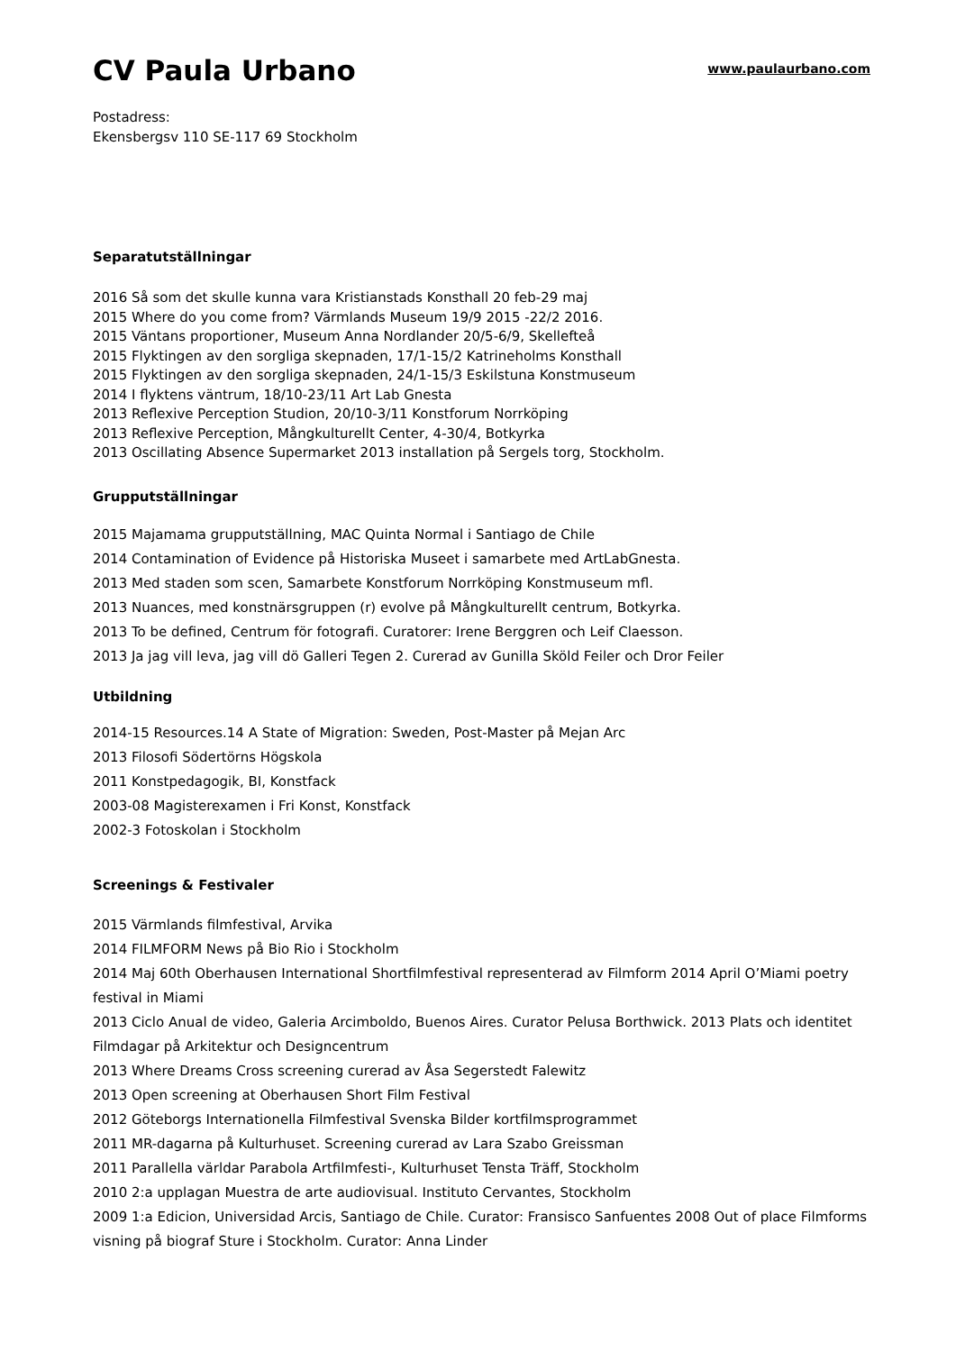CV Paula Urbano
www.paulaurbano.com
Postadress:
Ekensbergsv 110 SE-117 69 Stockholm
Separatutställningar
2016 Så som det skulle kunna vara Kristianstads Konsthall 20 feb-29 maj
2015 Where do you come from? Värmlands Museum 19/9 2015 -22/2 2016.
2015 Väntans proportioner, Museum Anna Nordlander 20/5-6/9, Skellefteå
2015 Flyktingen av den sorgliga skepnaden, 17/1-15/2 Katrineholms Konsthall
2015 Flyktingen av den sorgliga skepnaden, 24/1-15/3 Eskilstuna Konstmuseum
2014 I flyktens väntrum, 18/10-23/11 Art Lab Gnesta
2013 Reflexive Perception Studion, 20/10-3/11 Konstforum Norrköping
2013 Reflexive Perception, Mångkulturellt Center, 4-30/4, Botkyrka
2013 Oscillating Absence Supermarket 2013 installation på Sergels torg, Stockholm.
Grupputställningar
2015 Majamama grupputställning, MAC Quinta Normal i Santiago de Chile
2014 Contamination of Evidence på Historiska Museet i samarbete med ArtLabGnesta.
2013 Med staden som scen, Samarbete Konstforum Norrköping Konstmuseum mfl.
2013 Nuances, med konstnärsgruppen (r) evolve på Mångkulturellt centrum, Botkyrka.
2013 To be defined, Centrum för fotografi. Curatorer: Irene Berggren och Leif Claesson.
2013 Ja jag vill leva, jag vill dö Galleri Tegen 2. Curerad av Gunilla Sköld Feiler och Dror Feiler
Utbildning
2014-15 Resources.14 A State of Migration: Sweden, Post-Master på Mejan Arc
2013 Filosofi Södertörns Högskola
2011 Konstpedagogik, BI, Konstfack
2003-08 Magisterexamen i Fri Konst, Konstfack
2002-3 Fotoskolan i Stockholm
Screenings & Festivaler
2015 Värmlands filmfestival, Arvika
2014 FILMFORM News på Bio Rio i Stockholm
2014 Maj 60th Oberhausen International Shortfilmfestival representerad av Filmform 2014 April O’Miami poetry festival in Miami
2013 Ciclo Anual de video, Galeria Arcimboldo, Buenos Aires. Curator Pelusa Borthwick. 2013 Plats och identitet Filmdagar på Arkitektur och Designcentrum
2013 Where Dreams Cross screening curerad av Åsa Segerstedt Falewitz
2013 Open screening at Oberhausen Short Film Festival
2012 Göteborgs Internationella Filmfestival Svenska Bilder kortfilmsprogrammet
2011 MR-dagarna på Kulturhuset. Screening curerad av Lara Szabo Greissman
2011 Parallella världar Parabola Artfilmfesti-, Kulturhuset Tensta Träff, Stockholm
2010 2:a upplagan Muestra de arte audiovisual. Instituto Cervantes, Stockholm
2009 1:a Edicion, Universidad Arcis, Santiago de Chile. Curator: Fransisco Sanfuentes 2008 Out of place Filmforms visning på biograf Sture i Stockholm. Curator: Anna Linder